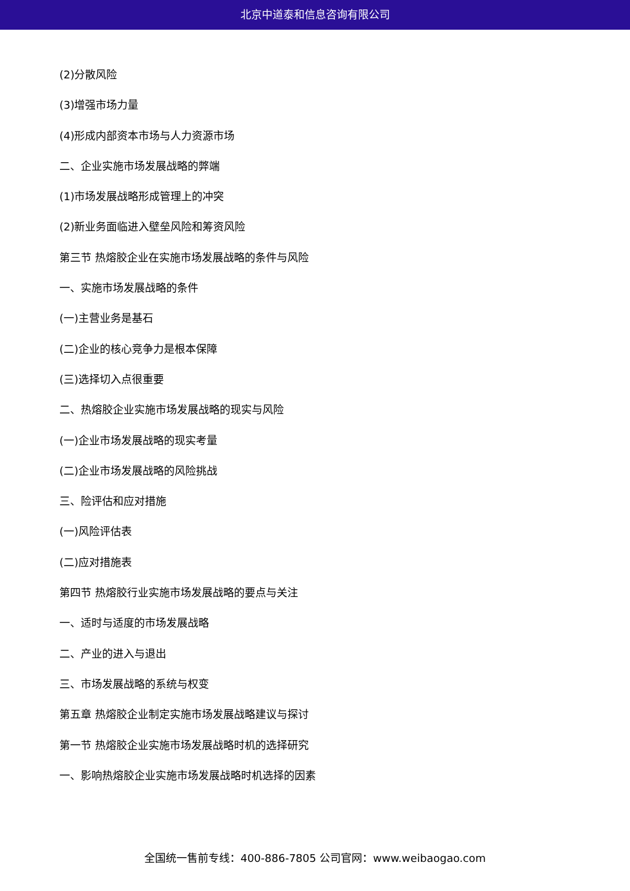北京中道泰和信息咨询有限公司
(2)分散风险
(3)增强市场力量
(4)形成内部资本市场与人力资源市场
二、企业实施市场发展战略的弊端
(1)市场发展战略形成管理上的冲突
(2)新业务面临进入壁垒风险和筹资风险
第三节 热熔胶企业在实施市场发展战略的条件与风险
一、实施市场发展战略的条件
(一)主营业务是基石
(二)企业的核心竞争力是根本保障
(三)选择切入点很重要
二、热熔胶企业实施市场发展战略的现实与风险
(一)企业市场发展战略的现实考量
(二)企业市场发展战略的风险挑战
三、险评估和应对措施
(一)风险评估表
(二)应对措施表
第四节 热熔胶行业实施市场发展战略的要点与关注
一、适时与适度的市场发展战略
二、产业的进入与退出
三、市场发展战略的系统与权变
第五章 热熔胶企业制定实施市场发展战略建议与探讨
第一节 热熔胶企业实施市场发展战略时机的选择研究
一、影响热熔胶企业实施市场发展战略时机选择的因素
全国统一售前专线：400-886-7805 公司官网：www.weibaogao.com